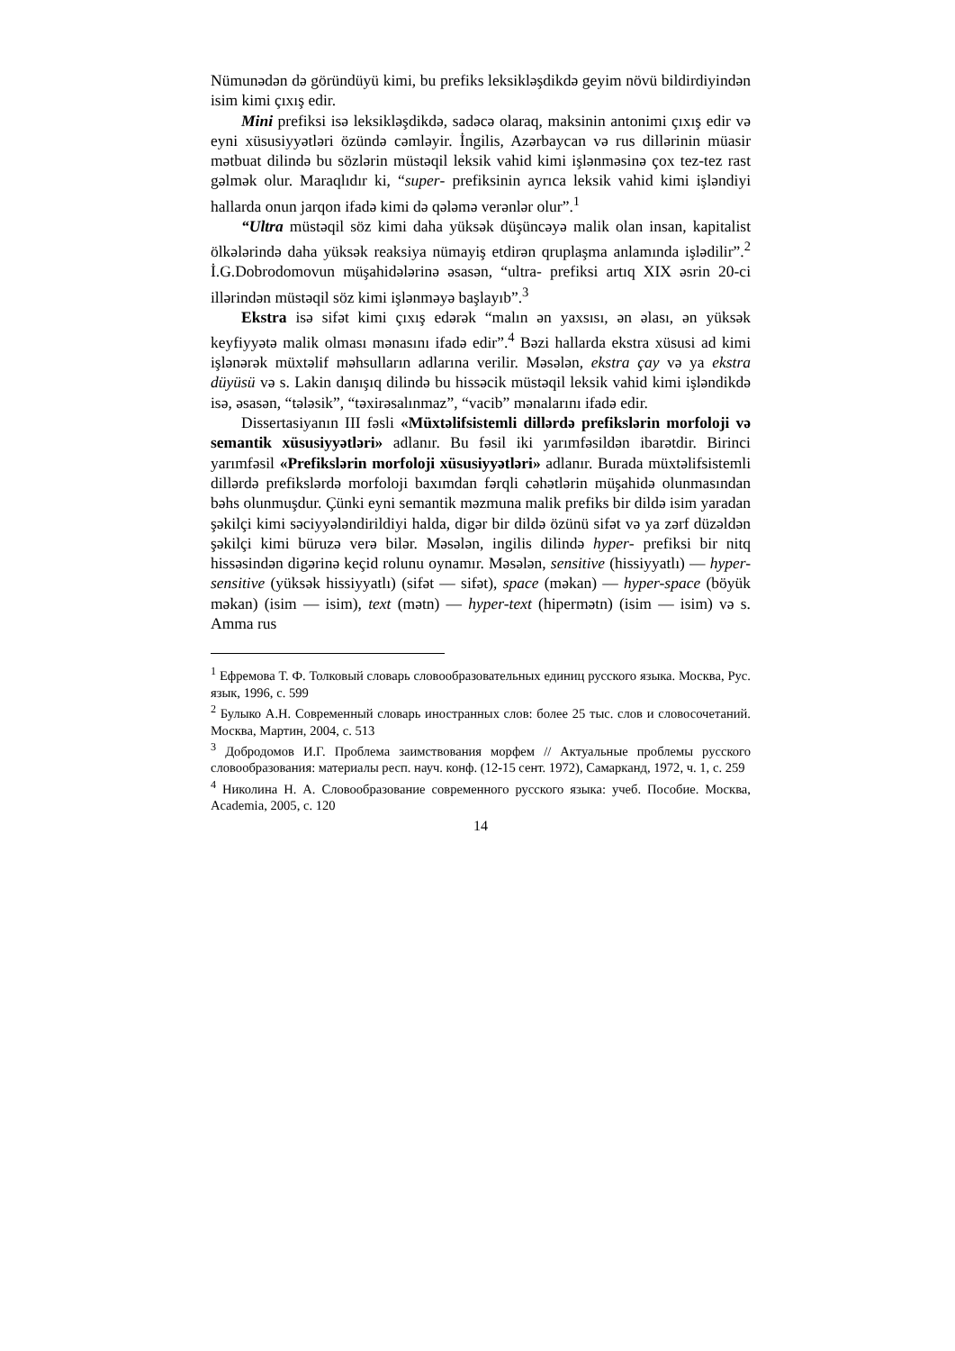Nümunədən də göründüyü kimi, bu prefiks leksikləşdikdə geyim növü bildirdiyindən isim kimi çıxış edir.
Mini prefiksi isə leksikləşdikdə, sadəcə olaraq, maksinin antonimi çıxış edir və eyni xüsusiyyətləri özündə cəmləyir. İngilis, Azərbaycan və rus dillərinin müasir mətbuat dilində bu sözlərin müstəqil leksik vahid kimi işlənməsinə çox tez-tez rast gəlmək olur. Maraqlıdır ki, “super- prefiksinin ayrıca leksik vahid kimi işləndiyi hallarda onun jarqon ifadə kimi də qələmə verənlər olur”.<sup>1</sup>
“Ultra müstəqil söz kimi daha yüksək düşüncəyə malik olan insan, kapitalist ölkələrində daha yüksək reaksiya nümayiş etdirən qruplaşma anlamında işlədilir”.<sup>2</sup> İ.G.Dobrodomovun müşahidələrinə əsasən, “ultra- prefiksi artıq XIX əsrin 20-ci illərindən müstəqil söz kimi işlənməyə başlayıb”.<sup>3</sup>
Ekstra isə sifət kimi çıxış edərək “malın ən yaxsısı, ən əlası, ən yüksək keyfiyyətə malik olması mənasını ifadə edir”.<sup>4</sup> Bəzi hallarda ekstra xüsusi ad kimi işlənərək müxtəlif məhsulların adlarına verilir. Məsələn, ekstra çay və ya ekstra düyüsü və s. Lakin danışıq dilində bu hissəcik müstəqil leksik vahid kimi işləndikdə isə, əsasən, “tələsik”, “təxirəsalınmaz”, “vacib” mənalarını ifadə edir.
Dissertasiyanın III fəsli «Müxtəlifsistemli dillərdə prefikslərin morfoloji və semantik xüsusiyyətləri» adlanır. Bu fəsil iki yarımfəsildən ibarətdir. Birinci yarımfəsil «Prefikslərin morfoloji xüsusiyyətləri» adlanır. Burada müxtəlifsistemli dillərdə prefikslərdə morfoloji baxımdan fərqli cəhətlərin müşahidə olunmasından bəhs olunmuşdur. Çünki eyni semantik məzmuna malik prefiks bir dildə isim yaradan şəkilçi kimi səciyyələndirildiyi halda, digər bir dildə özünü sifət və ya zərf düzəldən şəkilçi kimi büruzə verə bilər. Məsələn, ingilis dilində hyper- prefiksi bir nitq hissəsindən digərinə keçid rolunu oynamır. Məsələn, sensitive (hissiyyatlı) — hyper-sensitive (yüksək hissiyyatlı) (sifət — sifət), space (məkan) — hyper-space (böyük məkan) (isim — isim), text (mətn) — hyper-text (hipermətn) (isim — isim) və s. Amma rus
<sup>1</sup> Ефремова Т. Ф. Толковый словарь словообразовательных единиц русского языка. Москва, Рус. язык, 1996, с. 599
<sup>2</sup> Булыко А.Н. Современный словарь иностранных слов: более 25 тыс. слов и словосочетаний. Москва, Мартин, 2004, с. 513
<sup>3</sup> Добродомов И.Г. Проблема заимствования морфем // Актуальные проблемы русского словообразования: материалы респ. науч. конф. (12-15 сент. 1972), Самарканд, 1972, ч. 1, с. 259
<sup>4</sup> Николина Н. А. Словообразование современного русского языка: учеб. Пособие. Москва, Academia, 2005, с. 120
14